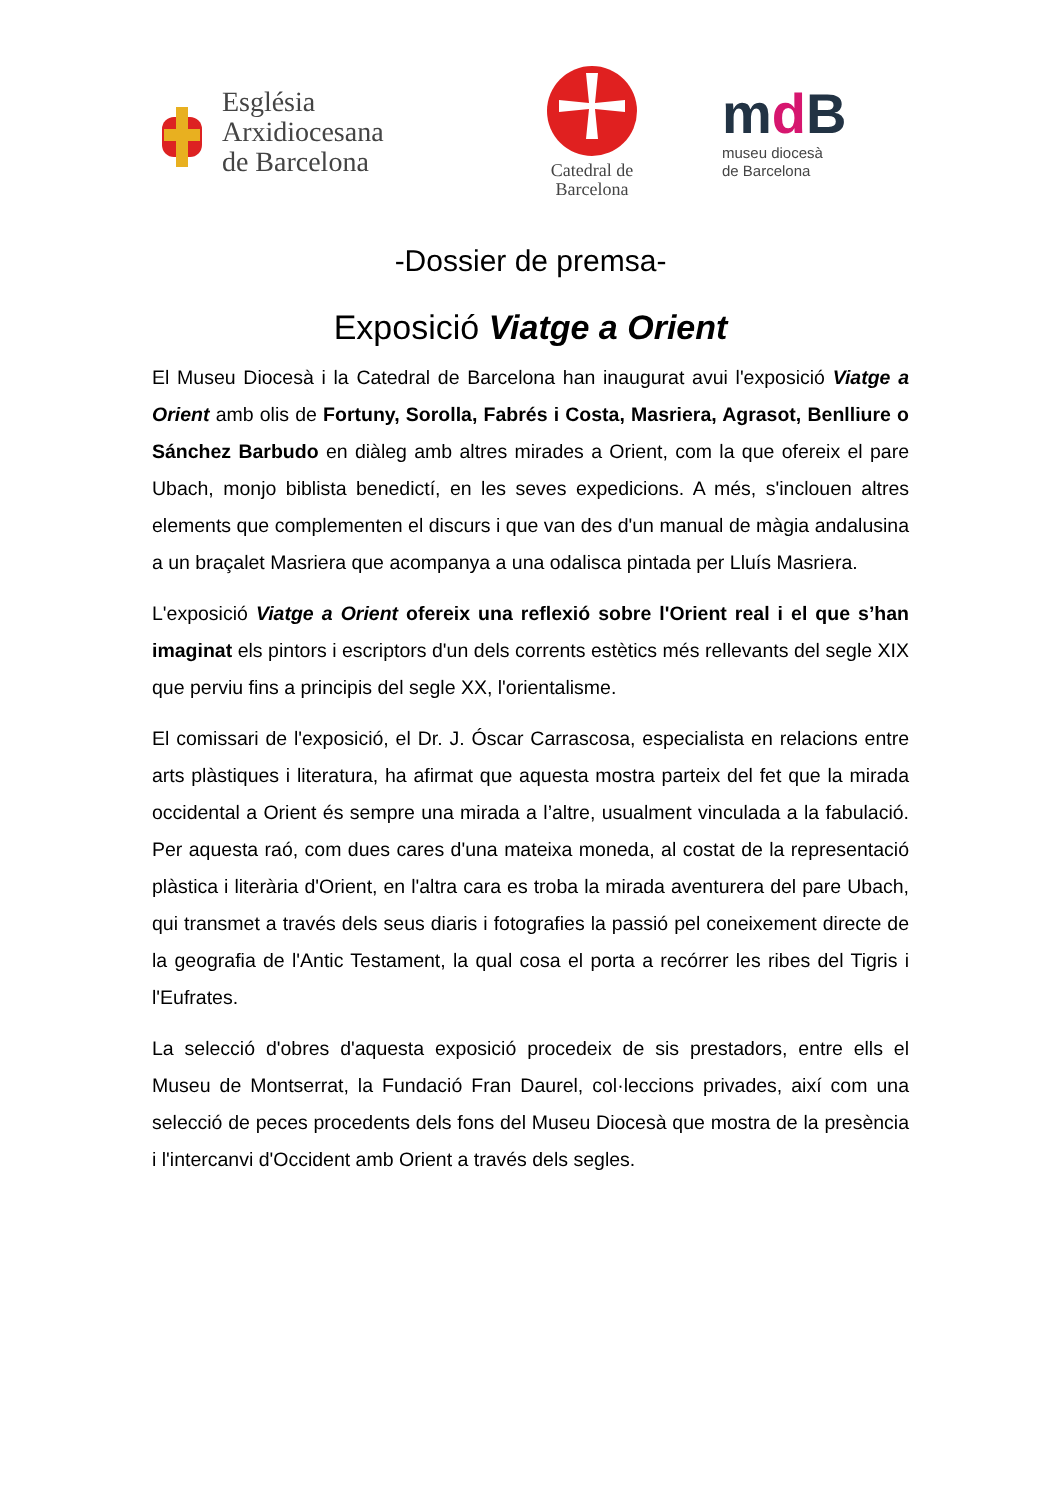Església Arxidiocesana
de Barcelona
Catedral de
Barcelona
md B
museu diocesà
de Barcelona
-Dossier de premsa-
Exposició Viatge a Orient
El Museu Diocesà i la Catedral de Barcelona han inaugurat avui l'exposició Viatge a Orient amb olis de Fortuny, Sorolla, Fabrés i Costa, Masriera, Agrasot, Benlliure o Sánchez Barbudo en diàleg amb altres mirades a Orient, com la que ofereix el pare Ubach, monjo biblista benedictí, en les seves expedicions. A més, s'inclouen altres elements que complementen el discurs i que van des d'un manual de màgia andalusina a un braçalet Masriera que acompanya a una odalisca pintada per Lluís Masriera.
L'exposició Viatge a Orient ofereix una reflexió sobre l'Orient real i el que s’han imaginat els pintors i escriptors d'un dels corrents estètics més rellevants del segle XIX que perviu fins a principis del segle XX, l'orientalisme.
El comissari de l'exposició, el Dr. J. Óscar Carrascosa, especialista en relacions entre arts plàstiques i literatura, ha afirmat que aquesta mostra parteix del fet que la mirada occidental a Orient és sempre una mirada a l’altre, usualment vinculada a la fabulació. Per aquesta raó, com dues cares d'una mateixa moneda, al costat de la representació plàstica i literària d'Orient, en l'altra cara es troba la mirada aventurera del pare Ubach, qui transmet a través dels seus diaris i fotografies la passió pel coneixement directe de la geografia de l'Antic Testament, la qual cosa el porta a recórrer les ribes del Tigris i l'Eufrates.
La selecció d'obres d'aquesta exposició procedeix de sis prestadors, entre ells el Museu de Montserrat, la Fundació Fran Daurel, col·leccions privades, així com una selecció de peces procedents dels fons del Museu Diocesà que mostra de la presència i l'intercanvi d'Occident amb Orient a través dels segles.